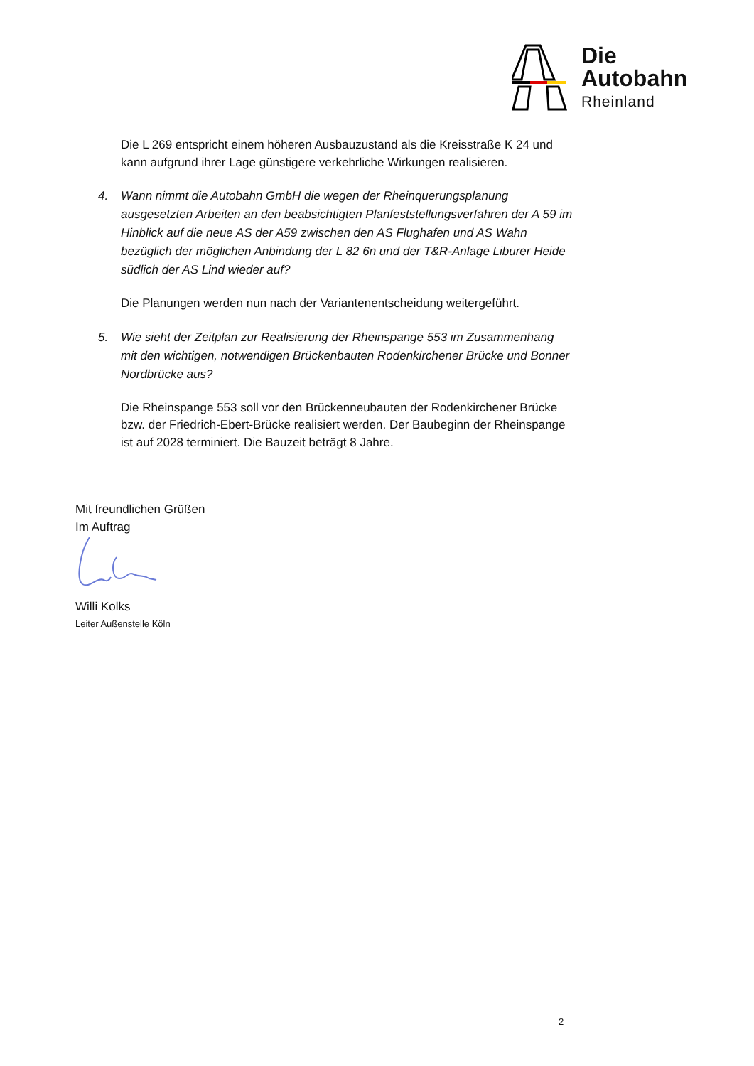Die
Autobahn
Rheinland
Die L 269 entspricht einem höheren Ausbauzustand als die Kreisstraße K 24 und kann aufgrund ihrer Lage günstigere verkehrliche Wirkungen realisieren.
4. Wann nimmt die Autobahn GmbH die wegen der Rheinquerungsplanung ausgesetzten Arbeiten an den beabsichtigten Planfeststellungsverfahren der A 59 im Hinblick auf die neue AS der A59 zwischen den AS Flughafen und AS Wahn bezüglich der möglichen Anbindung der L 82 6n und der T&R-Anlage Liburer Heide südlich der AS Lind wieder auf?
Die Planungen werden nun nach der Variantenentscheidung weitergeführt.
5. Wie sieht der Zeitplan zur Realisierung der Rheinspange 553 im Zusammenhang mit den wichtigen, notwendigen Brückenbauten Rodenkirchener Brücke und Bonner Nordbrücke aus?
Die Rheinspange 553 soll vor den Brückenneubauten der Rodenkirchener Brücke bzw. der Friedrich-Ebert-Brücke realisiert werden. Der Baubeginn der Rheinspange ist auf 2028 terminiert. Die Bauzeit beträgt 8 Jahre.
Mit freundlichen Grüßen
Im Auftrag
Willi Kolks
Leiter Außenstelle Köln
2